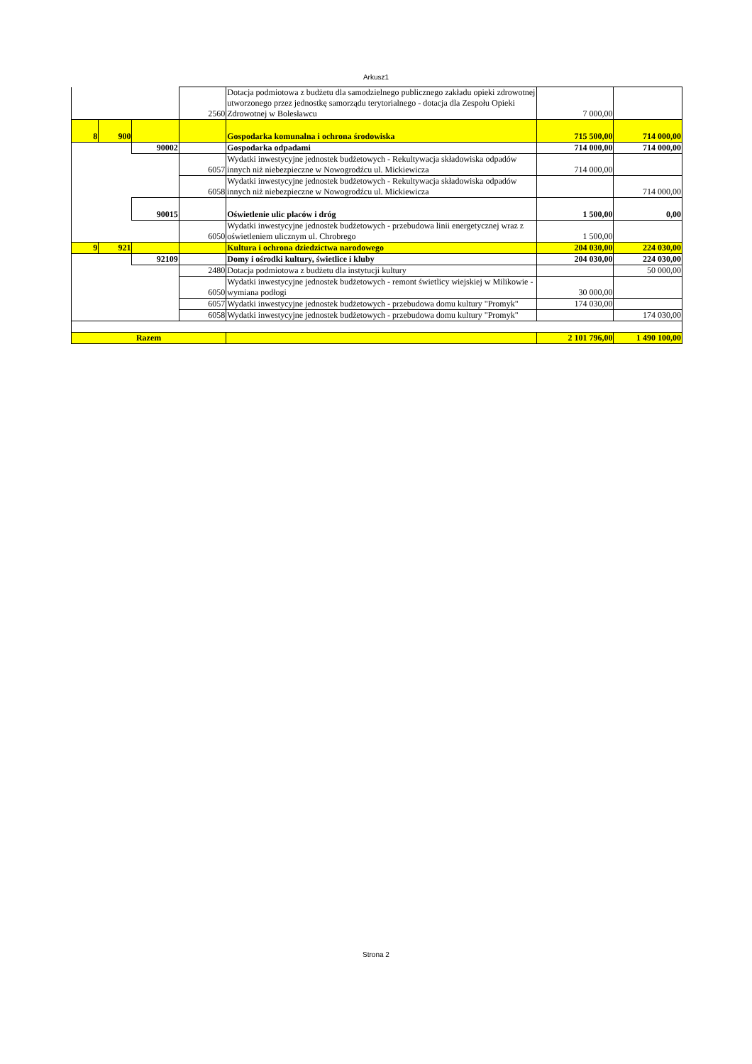Arkusz1
| | | | 2560 | Dotacja podmiotowa z budżetu dla samodzielnego publicznego zakładu opieki zdrowotnej utworzonego przez jednostkę samorządu terytorialnego - dotacja dla Zespołu Opieki Zdrowotnej w Bolesławcu | 7 000,00 | |
| 8 | 900 | | | Gospodarka komunalna i ochrona środowiska | 715 500,00 | 714 000,00 |
| | | 90002 | | Gospodarka odpadami | 714 000,00 | 714 000,00 |
| | | | 6057 | Wydatki inwestycyjne jednostek budżetowych - Rekultywacja składowiska odpadów innych niż niebezpieczne w Nowogrodźcu ul. Mickiewicza | 714 000,00 | |
| | | | 6058 | Wydatki inwestycyjne jednostek budżetowych - Rekultywacja składowiska odpadów innych niż niebezpieczne w Nowogrodźcu ul. Mickiewicza | | 714 000,00 |
| | | 90015 | | Oświetlenie ulic placów i dróg | 1 500,00 | 0,00 |
| | | | 6050 | Wydatki inwestycyjne jednostek budżetowych - przebudowa linii energetycznej wraz z oświetleniem ulicznym ul. Chrobrego | 1 500,00 | |
| 9 | 921 | | | Kultura i ochrona dziedzictwa narodowego | 204 030,00 | 224 030,00 |
| | | 92109 | | Domy i ośrodki kultury, świetlice i kluby | 204 030,00 | 224 030,00 |
| | | | 2480 | Dotacja podmiotowa z budżetu dla instytucji kultury | | 50 000,00 |
| | | | 6050 | Wydatki inwestycyjne jednostek budżetowych - remont świetlicy wiejskiej w Milikowie -wymiana podłogi | 30 000,00 | |
| | | | 6057 | Wydatki inwestycyjne jednostek budżetowych - przebudowa domu kultury "Promyk" | 174 030,00 | |
| | | | 6058 | Wydatki inwestycyjne jednostek budżetowych - przebudowa domu kultury "Promyk" | | 174 030,00 |
| Razem | | | | | 2 101 796,00 | 1 490 100,00 |
Strona 2